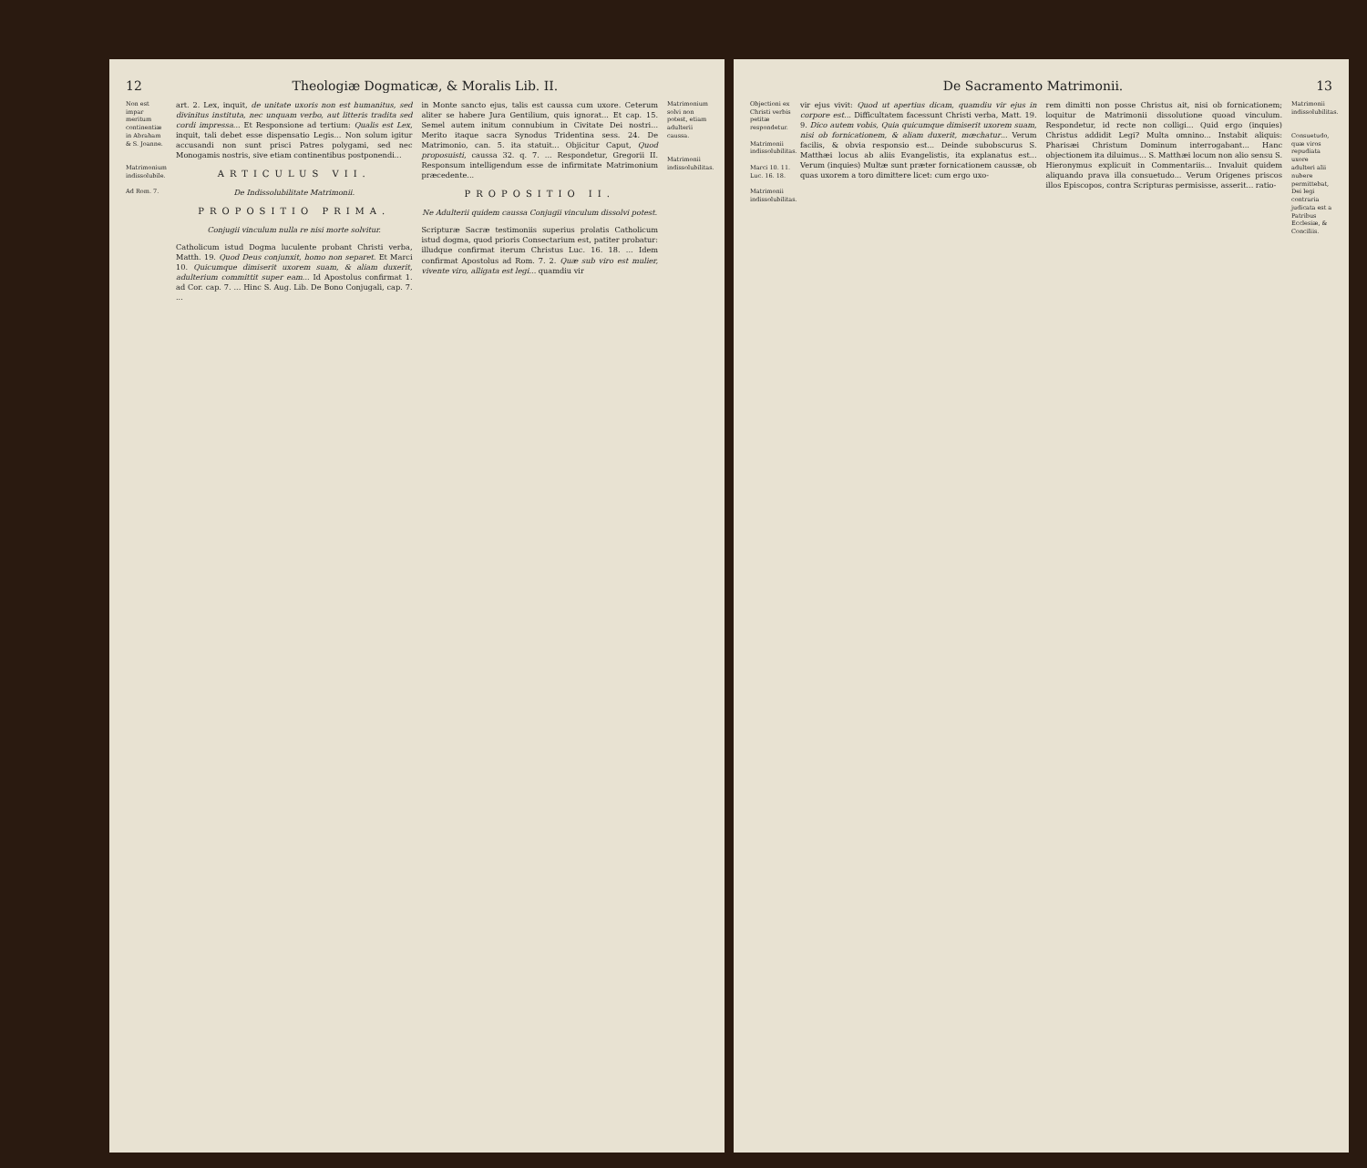12 Theologiæ Dogmaticæ, & Moralis Lib. II.
Non est impar meritum continentiæ in Abraham & S. Joanne.
Matrimonium indissolubile.
Ad Rom. 7.
art. 2. Lex, inquit, de unitate uxoris non est humanitus, sed divinitus instituta, nec unquam verbo, aut litteris tradita sed cordi impressa... Et Responsione ad tertium: Qualis est Lex, inquit, tali debet esse dispensatio Legis... Non solum igitur accusandi non sunt prisci Patres polygami, sed nec Monogamis nostris, sive etiam continentibus postponendi...
ARTICULUS VII.
De Indissolubilitate Matrimonii.
PROPOSITIO PRIMA.
Conjugii vinculum nulla re nisi morte solvitur.
Catholicum istud Dogma luculente probant Christi verba, Matth. 19. Quod Deus conjunxit, homo non separet. Et Marci 10. Quicumque dimiserit uxorem suam, & aliam duxerit, adulterium committit super eam... Id Apostolus confirmat 1. ad Cor. cap. 7. ... Hinc S. Aug. Lib. De Bono Conjugali, cap. 7. ...
in Monte sancto ejus, talis est caussa cum uxore. Ceterum aliter se habere Jura Gentilium, quis ignorat... Et cap. 15. Semel autem initum connubium in Civitate Dei nostri... Merito itaque sacra Synodus Tridentina sess. 24. De Matrimonio, can. 5. ita statuit... Objicitur Caput, Quod proposuisti, caussa 32. q. 7. ... Respondetur, Gregorii II. Responsum intelligendum esse de infirmitate Matrimonium præcedente...
PROPOSITIO II.
Ne Adulterii quidem caussa Conjugii vinculum dissolvi potest.
Scripturæ Sacræ testimoniis superius prolatis Catholicum istud dogma, quod prioris Consectarium est, patiter probatur: illudque confirmat iterum Christus Luc. 16. 18. ... Idem confirmat Apostolus ad Rom. 7. 2. Quæ sub viro est mulier, vivente viro, alligata est legi... quamdiu vir
Matrimonium solvi non potest, etiam adulterii caussa.
Matrimonii indissolubilitas.
De Sacramento Matrimonii. 13
Objectioni ex Christi verbis petitæ respondetur.
Matrimonii indissolubilitas.
Marci 10. 11.
Luc. 16. 18.
Matrimonii indissolubilitas.
vir ejus vivit: Quod ut apertius dicam, quamdiu vir ejus in corpore est... Difficultatem facessunt Christi verba, Matt. 19. 9. Dico autem vobis, Quia quicumque dimiserit uxorem suam, nisi ob fornicationem, & aliam duxerit, mœchatur... Verum facilis, & obvia responsio est... Deinde subobscurus S. Matthæi locus ab aliis Evangelistis, ita explanatus est... Verum (inquies) Multæ sunt præter fornicationem caussæ, ob quas uxorem a toro dimittere licet: cum ergo uxo-
rem dimitti non posse Christus ait, nisi ob fornicationem; loquitur de Matrimonii dissolutione quoad vinculum. Respondetur, id recte non colligi... Quid ergo (inquies) Christus addidit Legi? Multa omnino... Instabit aliquis: Pharisæi Christum Dominum interrogabant... Hanc objectionem ita diluimus... S. Matthæi locum non alio sensu S. Hieronymus explicuit in Commentariis... Invaluit quidem aliquando prava illa consuetudo... Verum Origenes priscos illos Episcopos, contra Scripturas permisisse, asserit... ratio-
Matrimonii indissolubilitas.
Consuetudo, quæ viros repudiata uxore adulteri alii nubere permittebat, Dei legi contraria judicata est a Patribus Ecclesiæ, & Conciliis.